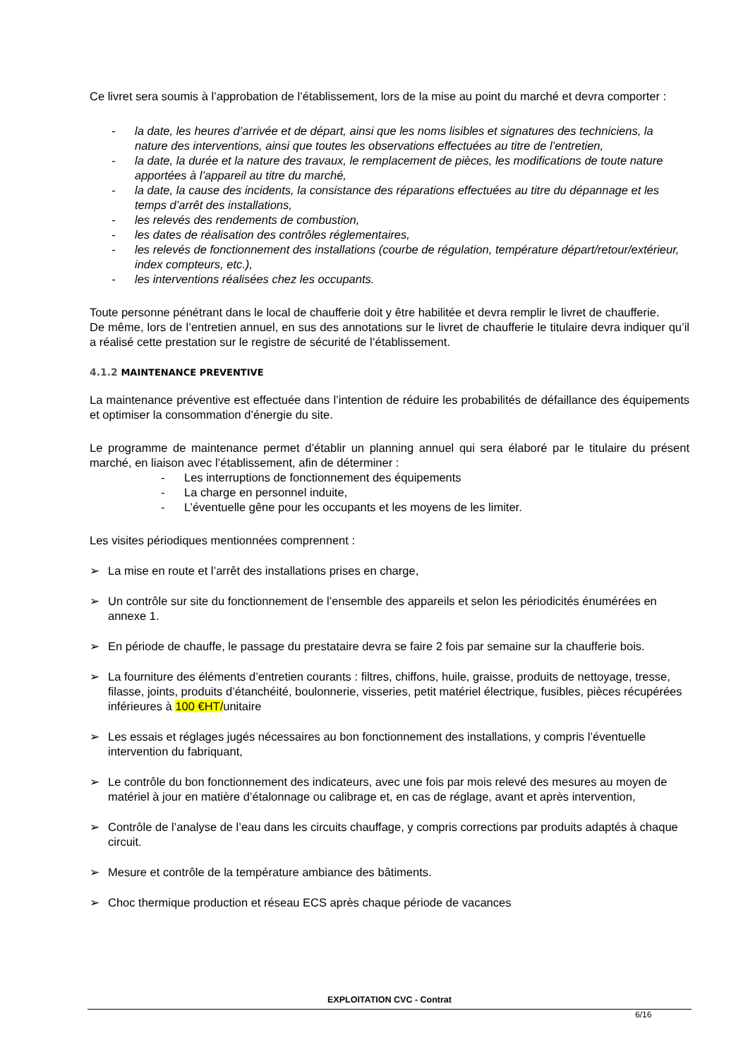Ce livret sera soumis à l’approbation de l’établissement, lors de la mise au point du marché et devra comporter :
- la date, les heures d’arrivée et de départ, ainsi que les noms lisibles et signatures des techniciens, la nature des interventions, ainsi que toutes les observations effectuées au titre de l’entretien,
- la date, la durée et la nature des travaux, le remplacement de pièces, les modifications de toute nature apportées à l’appareil au titre du marché,
- la date, la cause des incidents, la consistance des réparations effectuées au titre du dépannage et les temps d’arrêt des installations,
- les relevés des rendements de combustion,
- les dates de réalisation des contrôles réglementaires,
- les relevés de fonctionnement des installations (courbe de régulation, température départ/retour/extérieur, index compteurs, etc.),
- les interventions réalisées chez les occupants.
Toute personne pénétrant dans le local de chaufferie doit y être habilitée et devra remplir le livret de chaufferie.
De même, lors de l’entretien annuel, en sus des annotations sur le livret de chaufferie le titulaire devra indiquer qu’il a réalisé cette prestation sur le registre de sécurité de l’établissement.
4.1.2 MAINTENANCE PREVENTIVE
La maintenance préventive est effectuée dans l’intention de réduire les probabilités de défaillance des équipements et optimiser la consommation d’énergie du site.
Le programme de maintenance permet d’établir un planning annuel qui sera élaboré par le titulaire du présent marché, en liaison avec l’établissement, afin de déterminer :
- Les interruptions de fonctionnement des équipements
- La charge en personnel induite,
- L’éventuelle gêne pour les occupants et les moyens de les limiter.
Les visites périodiques mentionnées comprennent :
➢ La mise en route et l’arrêt des installations prises en charge,
➢ Un contrôle sur site du fonctionnement de l’ensemble des appareils et selon les périodicités énumérées en annexe 1.
➢ En période de chauffe, le passage du prestataire devra se faire 2 fois par semaine sur la chaufferie bois.
➢ La fourniture des éléments d’entretien courants : filtres, chiffons, huile, graisse, produits de nettoyage, tresse, filasse, joints, produits d’étanchéité, boulonnerie, visseries, petit matériel électrique, fusibles, pièces récupérées inférieures à 100 €HT/unitaire
➢ Les essais et réglages jugés nécessaires au bon fonctionnement des installations, y compris l’éventuelle intervention du fabriquant,
➢ Le contrôle du bon fonctionnement des indicateurs, avec une fois par mois relevé des mesures au moyen de matériel à jour en matière d’étalonnage ou calibrage et, en cas de réglage, avant et après intervention,
➢ Contrôle de l’analyse de l’eau dans les circuits chauffage, y compris corrections par produits adaptés à chaque circuit.
➢ Mesure et contrôle de la température ambiance des bâtiments.
➢ Choc thermique production et réseau ECS après chaque période de vacances
EXPLOITATION CVC - Contrat
6/16